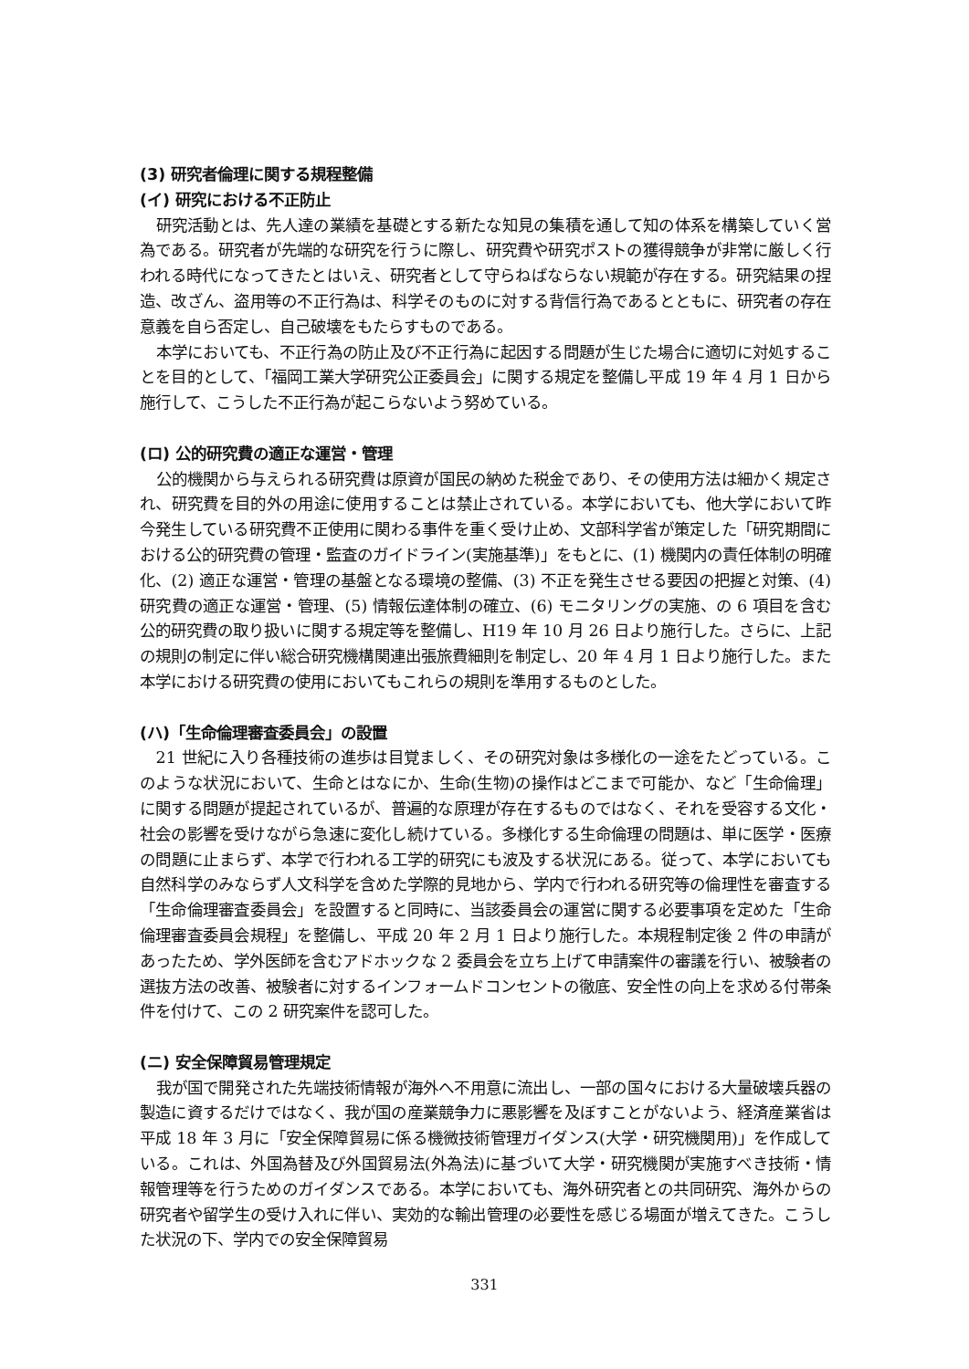(3) 研究者倫理に関する規程整備
(イ) 研究における不正防止
研究活動とは、先人達の業績を基礎とする新たな知見の集積を通して知の体系を構築していく営為である。研究者が先端的な研究を行うに際し、研究費や研究ポストの獲得競争が非常に厳しく行われる時代になってきたとはいえ、研究者として守らねばならない規範が存在する。研究結果の捏造、改ざん、盗用等の不正行為は、科学そのものに対する背信行為であるとともに、研究者の存在意義を自ら否定し、自己破壊をもたらすものである。
本学においても、不正行為の防止及び不正行為に起因する問題が生じた場合に適切に対処することを目的として、「福岡工業大学研究公正委員会」に関する規定を整備し平成 19 年 4 月 1 日から施行して、こうした不正行為が起こらないよう努めている。
(ロ) 公的研究費の適正な運営・管理
公的機関から与えられる研究費は原資が国民の納めた税金であり、その使用方法は細かく規定され、研究費を目的外の用途に使用することは禁止されている。本学においても、他大学において昨今発生している研究費不正使用に関わる事件を重く受け止め、文部科学省が策定した「研究期間における公的研究費の管理・監査のガイドライン(実施基準)」をもとに、(1) 機関内の責任体制の明確化、(2) 適正な運営・管理の基盤となる環境の整備、(3) 不正を発生させる要因の把握と対策、(4) 研究費の適正な運営・管理、(5) 情報伝達体制の確立、(6) モニタリングの実施、の 6 項目を含む公的研究費の取り扱いに関する規定等を整備し、H19 年 10 月 26 日より施行した。さらに、上記の規則の制定に伴い総合研究機構関連出張旅費細則を制定し、20 年 4 月 1 日より施行した。また本学における研究費の使用においてもこれらの規則を準用するものとした。
(ハ)「生命倫理審査委員会」の設置
21 世紀に入り各種技術の進歩は目覚ましく、その研究対象は多様化の一途をたどっている。このような状況において、生命とはなにか、生命(生物)の操作はどこまで可能か、など「生命倫理」に関する問題が提起されているが、普遍的な原理が存在するものではなく、それを受容する文化・社会の影響を受けながら急速に変化し続けている。多様化する生命倫理の問題は、単に医学・医療の問題に止まらず、本学で行われる工学的研究にも波及する状況にある。従って、本学においても自然科学のみならず人文科学を含めた学際的見地から、学内で行われる研究等の倫理性を審査する「生命倫理審査委員会」を設置すると同時に、当該委員会の運営に関する必要事項を定めた「生命倫理審査委員会規程」を整備し、平成 20 年 2 月 1 日より施行した。本規程制定後 2 件の申請があったため、学外医師を含むアドホックな 2 委員会を立ち上げて申請案件の審議を行い、被験者の選抜方法の改善、被験者に対するインフォームドコンセントの徹底、安全性の向上を求める付帯条件を付けて、この 2 研究案件を認可した。
(ニ) 安全保障貿易管理規定
我が国で開発された先端技術情報が海外へ不用意に流出し、一部の国々における大量破壊兵器の製造に資するだけではなく、我が国の産業競争力に悪影響を及ぼすことがないよう、経済産業省は平成 18 年 3 月に「安全保障貿易に係る機微技術管理ガイダンス(大学・研究機関用)」を作成している。これは、外国為替及び外国貿易法(外為法)に基づいて大学・研究機関が実施すべき技術・情報管理等を行うためのガイダンスである。本学においても、海外研究者との共同研究、海外からの研究者や留学生の受け入れに伴い、実効的な輸出管理の必要性を感じる場面が増えてきた。こうした状況の下、学内での安全保障貿易
331